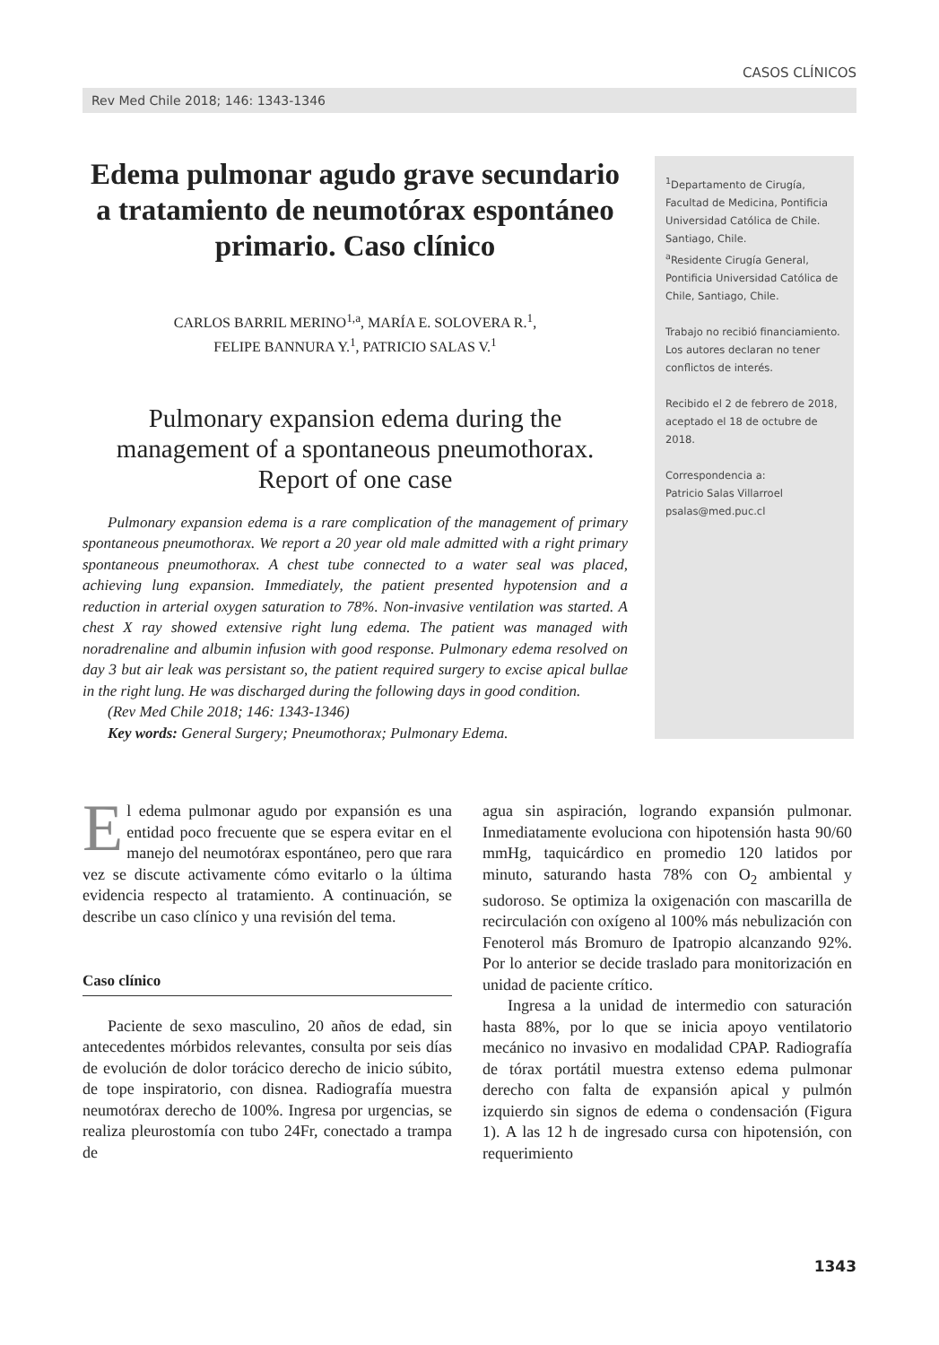CASOS CLÍNICOS
Rev Med Chile 2018; 146: 1343-1346
Edema pulmonar agudo grave secundario a tratamiento de neumotórax espontáneo primario. Caso clínico
CARLOS BARRIL MERINO<sup>1,a</sup>, MARÍA E. SOLOVERA R.<sup>1</sup>,
FELIPE BANNURA Y.<sup>1</sup>, PATRICIO SALAS V.<sup>1</sup>
Pulmonary expansion edema during the management of a spontaneous pneumothorax. Report of one case
Pulmonary expansion edema is a rare complication of the management of primary spontaneous pneumothorax. We report a 20 year old male admitted with a right primary spontaneous pneumothorax. A chest tube connected to a water seal was placed, achieving lung expansion. Immediately, the patient presented hypotension and a reduction in arterial oxygen saturation to 78%. Non-invasive ventilation was started. A chest X ray showed extensive right lung edema. The patient was managed with noradrenaline and albumin infusion with good response. Pulmonary edema resolved on day 3 but air leak was persistant so, the patient required surgery to excise apical bullae in the right lung. He was discharged during the following days in good condition.
(Rev Med Chile 2018; 146: 1343-1346)
Key words: General Surgery; Pneumothorax; Pulmonary Edema.
<sup>1</sup> Departamento de Cirugía, Facultad de Medicina, Pontificia Universidad Católica de Chile. Santiago, Chile.
<sup>a</sup> Residente Cirugía General, Pontificia Universidad Católica de Chile, Santiago, Chile.
Trabajo no recibió financiamiento.
Los autores declaran no tener conflictos de interés.
Recibido el 2 de febrero de 2018, aceptado el 18 de octubre de 2018.
Correspondencia a:
Patricio Salas Villarroel
psalas@med.puc.cl
El edema pulmonar agudo por expansión es una entidad poco frecuente que se espera evitar en el manejo del neumotórax espontáneo, pero que rara vez se discute activamente cómo evitarlo o la última evidencia respecto al tratamiento. A continuación, se describe un caso clínico y una revisión del tema.
Caso clínico
Paciente de sexo masculino, 20 años de edad, sin antecedentes mórbidos relevantes, consulta por seis días de evolución de dolor torácico derecho de inicio súbito, de tope inspiratorio, con disnea. Radiografía muestra neumotórax derecho de 100%. Ingresa por urgencias, se realiza pleurostomía con tubo 24Fr, conectado a trampa de
agua sin aspiración, logrando expansión pulmonar. Inmediatamente evoluciona con hipotensión hasta 90/60 mmHg, taquicárdico en promedio 120 latidos por minuto, saturando hasta 78% con O<sub>2</sub> ambiental y sudoroso. Se optimiza la oxigenación con mascarilla de recirculación con oxígeno al 100% más nebulización con Fenoterol más Bromuro de Ipatropio alcanzando 92%. Por lo anterior se decide traslado para monitorización en unidad de paciente crítico.
Ingresa a la unidad de intermedio con saturación hasta 88%, por lo que se inicia apoyo ventilatorio mecánico no invasivo en modalidad CPAP. Radiografía de tórax portátil muestra extenso edema pulmonar derecho con falta de expansión apical y pulmón izquierdo sin signos de edema o condensación (Figura 1). A las 12 h de ingresado cursa con hipotensión, con requerimiento
1343